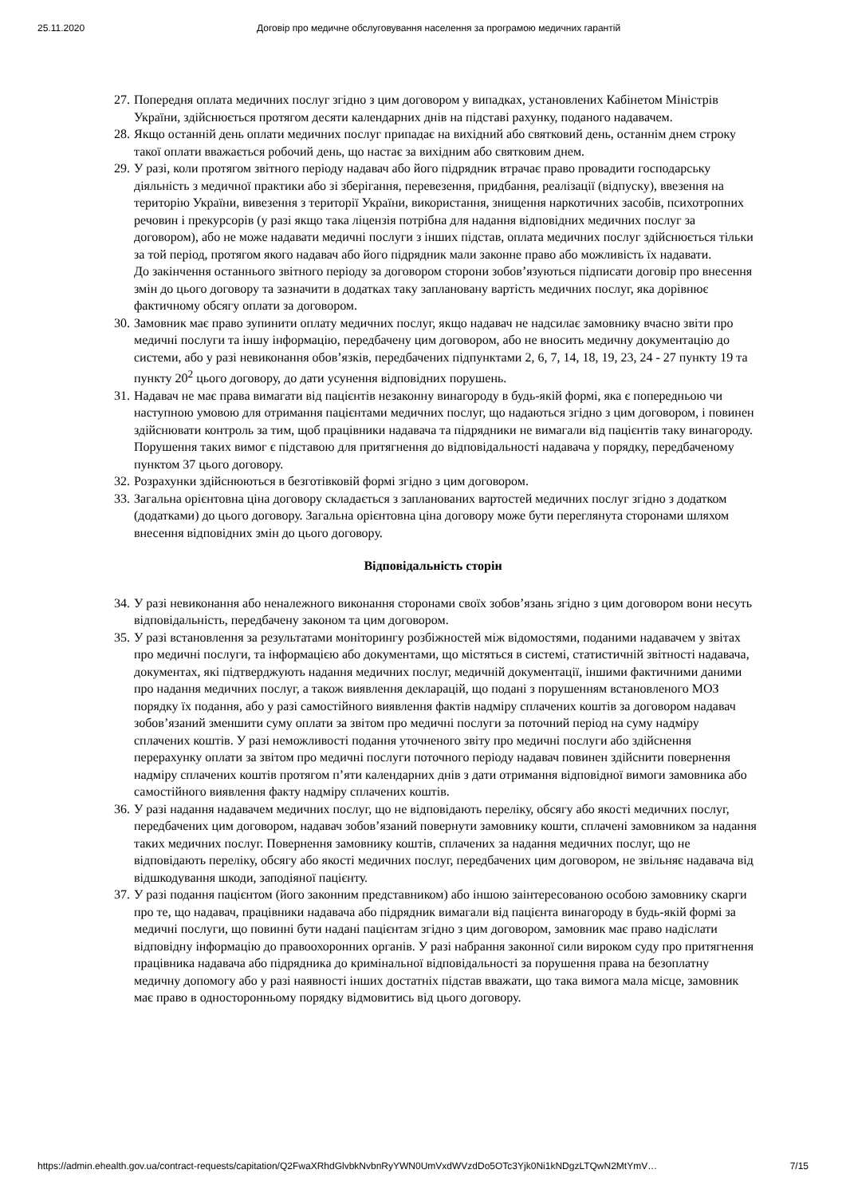25.11.2020 Договір про медичне обслуговування населення за програмою медичних гарантій
27. Попередня оплата медичних послуг згідно з цим договором у випадках, установлених Кабінетом Міністрів України, здійснюється протягом десяти календарних днів на підставі рахунку, поданого надавачем.
28. Якщо останній день оплати медичних послуг припадає на вихідний або святковий день, останнім днем строку такої оплати вважається робочий день, що настає за вихідним або святковим днем.
29. У разі, коли протягом звітного періоду надавач або його підрядник втрачає право провадити господарську діяльність з медичної практики або зі зберігання, перевезення, придбання, реалізації (відпуску), ввезення на територію України, вивезення з території України, використання, знищення наркотичних засобів, психотропних речовин і прекурсорів (у разі якщо така ліцензія потрібна для надання відповідних медичних послуг за договором), або не може надавати медичні послуги з інших підстав, оплата медичних послуг здійснюється тільки за той період, протягом якого надавач або його підрядник мали законне право або можливість їх надавати.
До закінчення останнього звітного періоду за договором сторони зобов’язуються підписати договір про внесення змін до цього договору та зазначити в додатках таку заплановану вартість медичних послуг, яка дорівнює фактичному обсягу оплати за договором.
30. Замовник має право зупинити оплату медичних послуг, якщо надавач не надсилає замовнику вчасно звіти про медичні послуги та іншу інформацію, передбачену цим договором, або не вносить медичну документацію до системи, або у разі невиконання обов’язків, передбачених підпунктами 2, 6, 7, 14, 18, 19, 23, 24 - 27 пункту 19 та пункту 20<sup>2</sup> цього договору, до дати усунення відповідних порушень.
31. Надавач не має права вимагати від пацієнтів незаконну винагороду в будь-якій формі, яка є попередньою чи наступною умовою для отримання пацієнтами медичних послуг, що надаються згідно з цим договором, і повинен здійснювати контроль за тим, щоб працівники надавача та підрядники не вимагали від пацієнтів таку винагороду. Порушення таких вимог є підставою для притягнення до відповідальності надавача у порядку, передбаченому пунктом 37 цього договору.
32. Розрахунки здійснюються в безготівковій формі згідно з цим договором.
33. Загальна орієнтовна ціна договору складається з запланованих вартостей медичних послуг згідно з додатком (додатками) до цього договору. Загальна орієнтовна ціна договору може бути переглянута сторонами шляхом внесення відповідних змін до цього договору.
Відповідальність сторін
34. У разі невиконання або неналежного виконання сторонами своїх зобов’язань згідно з цим договором вони несуть відповідальність, передбачену законом та цим договором.
35. У разі встановлення за результатами моніторингу розбіжностей між відомостями, поданими надавачем у звітах про медичні послуги, та інформацією або документами, що містяться в системі, статистичній звітності надавача, документах, які підтверджують надання медичних послуг, медичній документації, іншими фактичними даними про надання медичних послуг, а також виявлення декларацій, що подані з порушенням встановленого МОЗ порядку їх подання, або у разі самостійного виявлення фактів надміру сплачених коштів за договором надавач зобов’язаний зменшити суму оплати за звітом про медичні послуги за поточний період на суму надміру сплачених коштів. У разі неможливості подання уточненого звіту про медичні послуги або здійснення перерахунку оплати за звітом про медичні послуги поточного періоду надавач повинен здійснити повернення надміру сплачених коштів протягом п’яти календарних днів з дати отримання відповідної вимоги замовника або самостійного виявлення факту надміру сплачених коштів.
36. У разі надання надавачем медичних послуг, що не відповідають переліку, обсягу або якості медичних послуг, передбачених цим договором, надавач зобов’язаний повернути замовнику кошти, сплачені замовником за надання таких медичних послуг. Повернення замовнику коштів, сплачених за надання медичних послуг, що не відповідають переліку, обсягу або якості медичних послуг, передбачених цим договором, не звільняє надавача від відшкодування шкоди, заподіяної пацієнту.
37. У разі подання пацієнтом (його законним представником) або іншою заінтересованою особою замовнику скарги про те, що надавач, працівники надавача або підрядник вимагали від пацієнта винагороду в будь-якій формі за медичні послуги, що повинні бути надані пацієнтам згідно з цим договором, замовник має право надіслати відповідну інформацію до правоохоронних органів. У разі набрання законної сили вироком суду про притягнення працівника надавача або підрядника до кримінальної відповідальності за порушення права на безоплатну медичну допомогу або у разі наявності інших достатніх підстав вважати, що така вимога мала місце, замовник має право в односторонньому порядку відмовитись від цього договору.
https://admin.ehealth.gov.ua/contract-requests/capitation/Q2FwaXRhdGlvbkNvbnRyYWN0UmVxdWVzdDo5OTc3Yjk0Ni1kNDgzLTQwN2MtYmV… 7/15